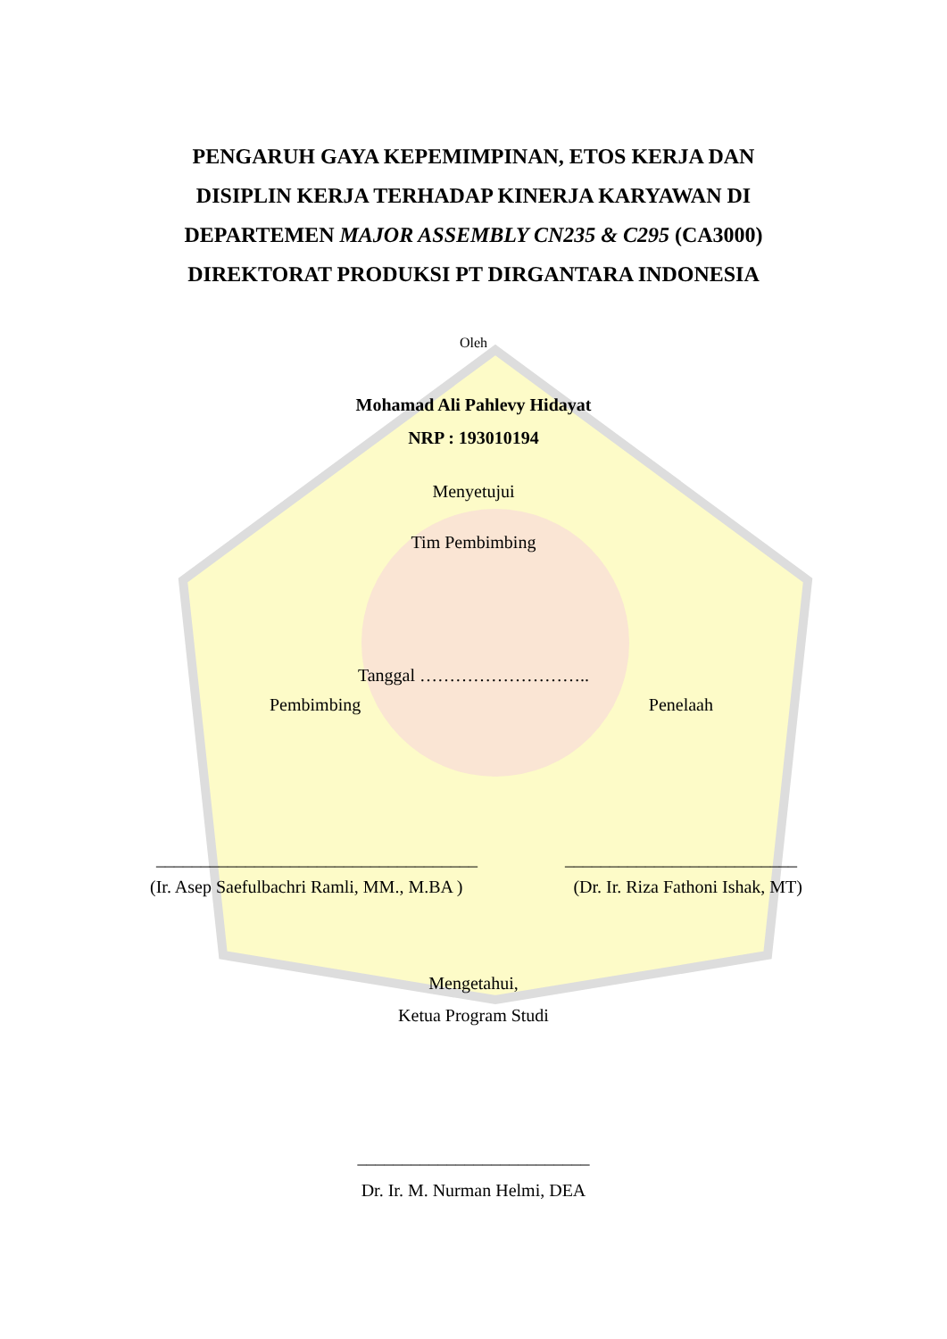PENGARUH GAYA KEPEMIMPINAN, ETOS KERJA DAN
DISIPLIN KERJA TERHADAP KINERJA KARYAWAN DI
DEPARTEMEN MAJOR ASSEMBLY CN235 & C295 (CA3000)
DIREKTORAT PRODUKSI PT DIRGANTARA INDONESIA
Oleh
Mohamad Ali Pahlevy Hidayat
NRP : 193010194
Menyetujui
Tim Pembimbing
Tanggal ………………………..
Pembimbing Penelaah
____________________________________ __________________________
(Ir. Asep Saefulbachri Ramli, MM., M.BA ) (Dr. Ir. Riza Fathoni Ishak, MT)
Mengetahui,
Ketua Program Studi
__________________________
Dr. Ir. M. Nurman Helmi, DEA